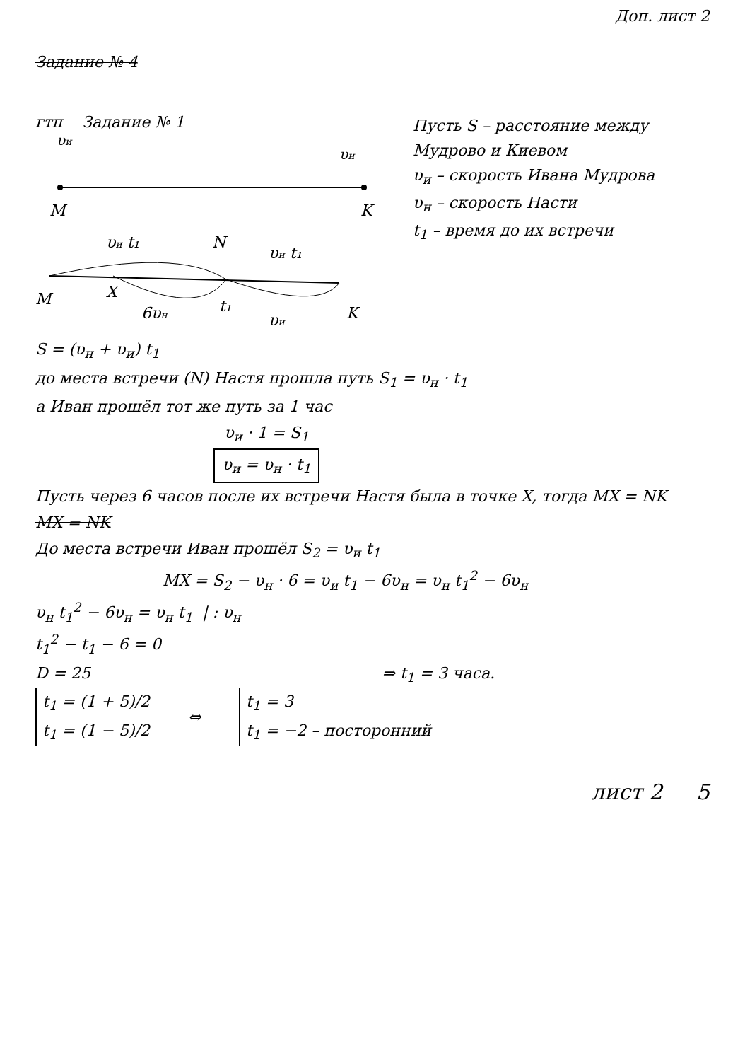Доп. лист 2
Задание № 4
гтп Задание № 1
υи
υн
M
K
υи t₁
N
υн t₁
M
X
6υн
t₁
υи
K
Пусть S – расстояние между Мудрово и Киевом
υ<sub>и</sub> – скорость Ивана Мудрова
υ<sub>н</sub> – скорость Насти
t<sub>1</sub> – время до их встречи
S = (υ<sub>н</sub> + υ<sub>и</sub>) t<sub>1</sub>
до места встречи (N) Настя прошла путь S<sub>1</sub> = υ<sub>н</sub> · t<sub>1</sub>
а Иван прошёл тот же путь за 1 час
υ<sub>и</sub> · 1 = S<sub>1</sub>
υ<sub>и</sub> = υ<sub>н</sub> · t<sub>1</sub>
Пусть через 6 часов после их встречи Настя была в точке X, тогда MX = NK
MX = NK
До места встречи Иван прошёл S<sub>2</sub> = υ<sub>и</sub> t<sub>1</sub>
MX = S<sub>2</sub> − υ<sub>н</sub> · 6 = υ<sub>и</sub> t<sub>1</sub> − 6υ<sub>н</sub> = υ<sub>н</sub> t<sub>1</sub><sup>2</sup> − 6υ<sub>н</sub>
υ<sub>н</sub> t<sub>1</sub><sup>2</sup> − 6υ<sub>н</sub> = υ<sub>н</sub> t<sub>1</sub> | : υ<sub>н</sub>
t<sub>1</sub><sup>2</sup> − t<sub>1</sub> − 6 = 0
D = 25 ⇒ t<sub>1</sub> = 3 часа.
t<sub>1</sub> = (1 + 5)/2
t<sub>1</sub> = (1 − 5)/2
⇔
t<sub>1</sub> = 3
t<sub>1</sub> = −2 – посторонний
лист 2 5